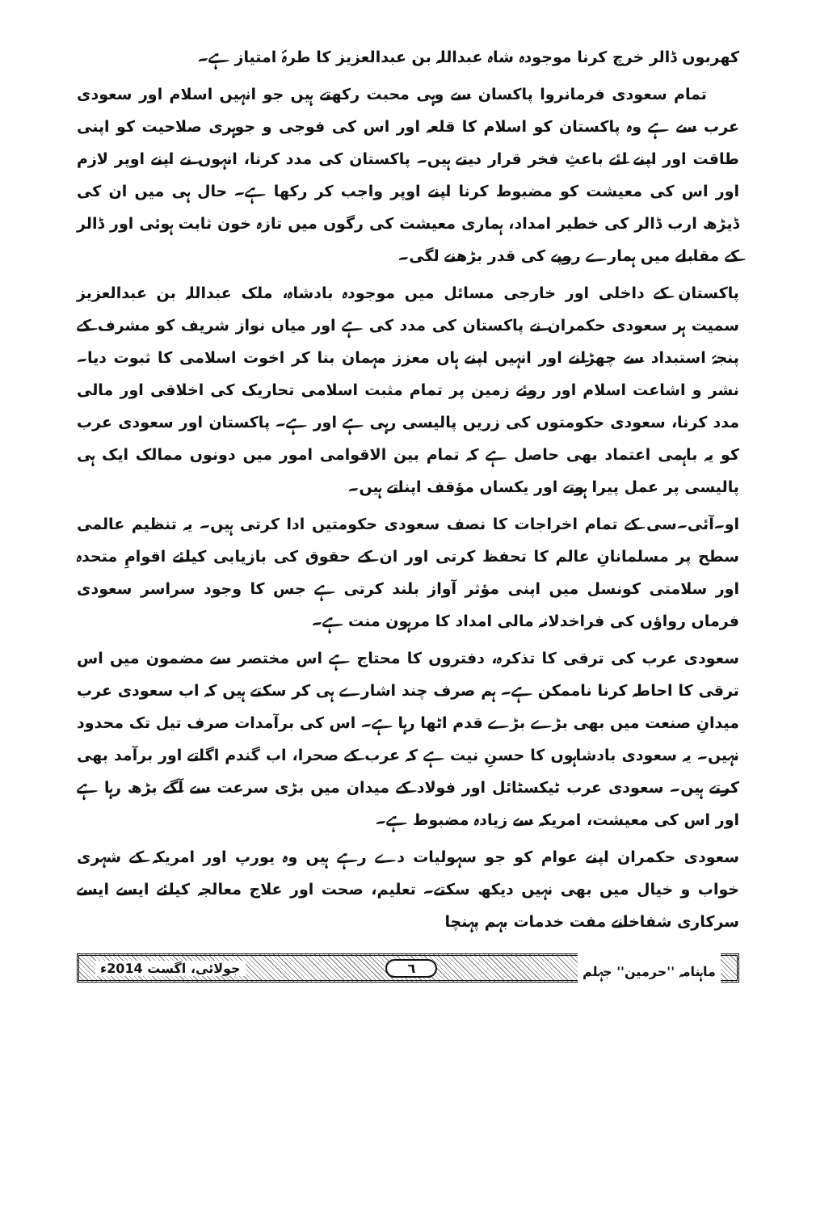کھربوں ڈالر خرچ کرنا موجودہ شاہ عبداللہ بن عبدالعزیز کا طرۂ امتیاز ہے۔
تمام سعودی فرمانروا پاکسان سے وہی محبت رکھتے ہیں جو انہیں اسلام اور سعودی عرب سے ہے وہ پاکستان کو اسلام کا قلعہ اور اس کی فوجی و جوہری صلاحیت کو اپنی طاقت اور اپنے لئے باعثِ فخر قرار دیتے ہیں۔ پاکستان کی مدد کرنا، انہوں نے اپنے اوپر لازم اور اس کی معیشت کو مضبوط کرنا اپنے اوپر واجب کر رکھا ہے۔ حال ہی میں ان کی ڈیڑھ ارب ڈالر کی خطیر امداد، ہماری معیشت کی رگوں میں تازہ خون ثابت ہوئی اور ڈالر کے مقابلے میں ہمارے روپے کی قدر بڑھنے لگی۔
پاکستان کے داخلی اور خارجی مسائل میں موجودہ بادشاہ، ملک عبداللہ بن عبدالعزیز سمیت ہر سعودی حکمران نے پاکستان کی مدد کی ہے اور میاں نواز شریف کو مشرف کے پنجۂ استبداد سے چھڑانے اور انہیں اپنے ہاں معزز مہمان بنا کر اخوت اسلامی کا ثبوت دیا۔ نشر و اشاعت اسلام اور روئے زمین پر تمام مثبت اسلامی تحاریک کی اخلاقی اور مالی مدد کرنا، سعودی حکومتوں کی زریں پالیسی رہی ہے اور ہے۔ پاکستان اور سعودی عرب کو یہ باہمی اعتماد بھی حاصل ہے کہ تمام بین الاقوامی امور میں دونوں ممالک ایک ہی پالیسی پر عمل پیرا ہوتے اور یکساں مؤقف اپناتے ہیں۔
او۔آئی۔سی کے تمام اخراجات کا نصف سعودی حکومتیں ادا کرتی ہیں۔ یہ تنظیم عالمی سطح پر مسلمانانِ عالم کا تحفظ کرتی اور ان کے حقوق کی بازیابی کیلئے اقوامِ متحدہ اور سلامتی کونسل میں اپنی مؤثر آواز بلند کرتی ہے جس کا وجود سراسر سعودی فرماں رواؤں کی فراخدلانہ مالی امداد کا مرہون منت ہے۔
سعودی عرب کی ترقی کا تذکرہ، دفتروں کا محتاج ہے اس مختصر سے مضمون میں اس ترقی کا احاطہ کرنا ناممکن ہے۔ ہم صرف چند اشارے ہی کر سکتے ہیں کہ اب سعودی عرب میدانِ صنعت میں بھی بڑے بڑے قدم اٹھا رہا ہے۔ اس کی برآمدات صرف تیل تک محدود نہیں۔ یہ سعودی بادشاہوں کا حسنِ نیت ہے کہ عرب کے صحرا، اب گندم اگاتے اور برآمد بھی کرتے ہیں۔ سعودی عرب ٹیکسٹائل اور فولاد کے میدان میں بڑی سرعت سے آگے بڑھ رہا ہے اور اس کی معیشت، امریکہ سے زیادہ مضبوط ہے۔
سعودی حکمران اپنے عوام کو جو سہولیات دے رہے ہیں وہ یورپ اور امریکہ کے شہری خواب و خیال میں بھی نہیں دیکھ سکتے۔ تعلیم، صحت اور علاج معالجہ کیلئے ایسے ایسے سرکاری شفاخانے مفت خدمات بہم پہنچا
ماہنامہ ''حرمین'' جہلم ٦ جولائی، اگست 2014ء